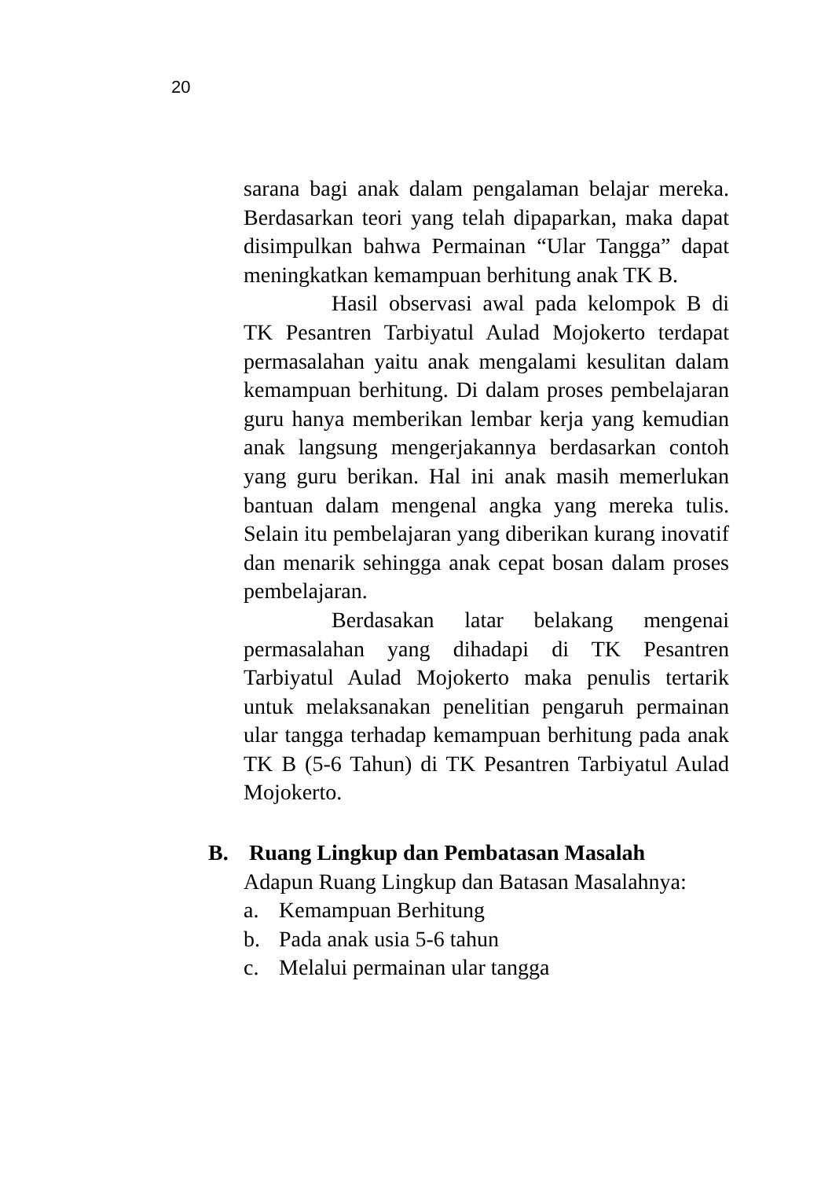20
sarana bagi anak dalam pengalaman belajar mereka. Berdasarkan teori yang telah dipaparkan, maka dapat disimpulkan bahwa Permainan “Ular Tangga” dapat meningkatkan kemampuan berhitung anak TK B.
Hasil observasi awal pada kelompok B di TK Pesantren Tarbiyatul Aulad Mojokerto terdapat permasalahan yaitu anak mengalami kesulitan dalam kemampuan berhitung. Di dalam proses pembelajaran guru hanya memberikan lembar kerja yang kemudian anak langsung mengerjakannya berdasarkan contoh yang guru berikan. Hal ini anak masih memerlukan bantuan dalam mengenal angka yang mereka tulis. Selain itu pembelajaran yang diberikan kurang inovatif dan menarik sehingga anak cepat bosan dalam proses pembelajaran.
Berdasakan latar belakang mengenai permasalahan yang dihadapi di TK Pesantren Tarbiyatul Aulad Mojokerto maka penulis tertarik untuk melaksanakan penelitian pengaruh permainan ular tangga terhadap kemampuan berhitung pada anak TK B (5-6 Tahun) di TK Pesantren Tarbiyatul Aulad Mojokerto.
B. Ruang Lingkup dan Pembatasan Masalah
Adapun Ruang Lingkup dan Batasan Masalahnya:
a. Kemampuan Berhitung
b. Pada anak usia 5-6 tahun
c. Melalui permainan ular tangga